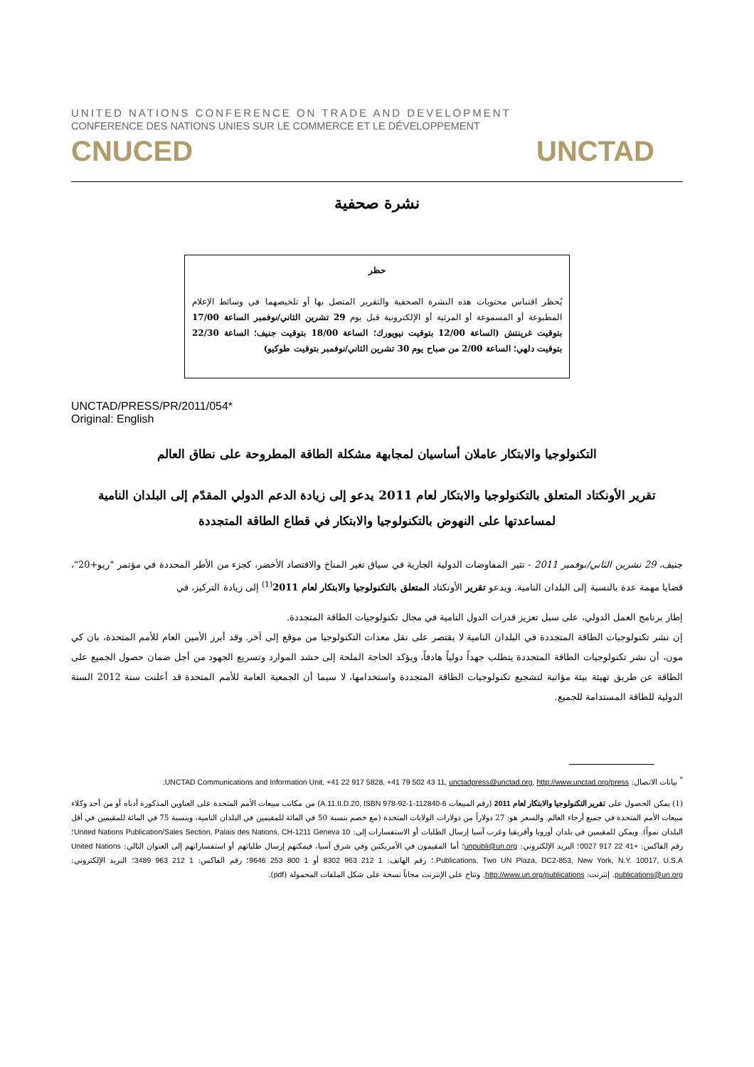UNITED NATIONS CONFERENCE ON TRADE AND DEVELOPMENT
CONFERENCE DES NATIONS UNIES SUR LE COMMERCE ET LE DÉVELOPPEMENT
CNUCED UNCTAD
نشرة صحفية
حظر
يُحظر اقتباس محتويات هذه النشرة الصحفية والتقرير المتصل بها أو تلخيصهما في وسائط الإعلام المطبوعة أو المسموعة أو المرئية أو الإلكترونية قبل يوم 29 تشرين الثاني/نوفمبر الساعة 17/00 بتوقيت غرينتش (الساعة 12/00 بتوقيت نيويورك؛ الساعة 18/00 بتوقيت جنيف؛ الساعة 22/30 بتوقيت دلهي؛ الساعة 2/00 من صباح يوم 30 تشرين الثاني/نوفمبر بتوقيت طوكيو)
UNCTAD/PRESS/PR/2011/054*
Original: English
التكنولوجيا والابتكار عاملان أساسيان لمجابهة مشكلة الطاقة المطروحة على نطاق العالم
تقرير الأونكتاد المتعلق بالتكنولوجيا والابتكار لعام 2011 يدعو إلى زيادة الدعم الدولي المقدّم إلى البلدان النامية لمساعدتها على النهوض بالتكنولوجيا والابتكار في قطاع الطاقة المتجددة
جنيف، 29 تشرين الثاني/نوفمبر 2011 - تثير المفاوضات الدولية الجارية في سياق تغير المناخ والاقتصاد الأخضر، كجزء من الأطر المحددة في مؤتمر "ريو+20"، قضايا مهمة عدة بالنسبة إلى البلدان النامية. ويدعو تقرير الأونكتاد المتعلق بالتكنولوجيا والابتكار لعام 2011<sup>(1)</sup> إلى زيادة التركيز، في
إطار برنامج العمل الدولي، على سبل تعزيز قدرات الدول النامية في مجال تكنولوجيات الطاقة المتجددة.
إن نشر تكنولوجيات الطاقة المتجددة في البلدان النامية لا يقتصر على نقل معدات التكنولوجيا من موقع إلى آخر. وقد أبرز الأمين العام للأمم المتحدة، بان كي مون، أن نشر تكنولوجيات الطاقة المتجددة يتطلب جهداً دولياً هادفاً، ويؤكد الحاجة الملحة إلى حشد الموارد وتسريع الجهود من أجل ضمان حصول الجميع على الطاقة عن طريق تهيئة بيئة مؤاتية لتشجيع تكنولوجيات الطاقة المتجددة واستخدامها، لا سيما أن الجمعية العامة للأمم المتحدة قد أعلنت سنة 2012 السنة الدولية للطاقة المستدامة للجميع.
<sup>*</sup> بيانات الاتصال: UNCTAD Communications and Information Unit, +41 22 917 5828, +41 79 502 43 11, unctadpress@unctad.org, http://www.unctad.org/press.
(1) يمكن الحصول على تقرير التكنولوجيا والابتكار لعام 2011 (رقم المبيعات A.11.II.D.20, ISBN 978-92-1-112840-6) من مكاتب مبيعات الأمم المتحدة على العناوين المذكورة أدناه أو من أحد وكلاء مبيعات الأمم المتحدة في جميع أرجاء العالم. والسعر هو: 27 دولاراً من دولارات الولايات المتحدة (مع خصم بنسبة 50 في المائة للمقيمين في البلدان النامية، وبنسبة 75 في المائة للمقيمين في أقل البلدان نمواً). ويمكن للمقيمين في بلدان أوروبا وأفريقيا وغرب آسيا إرسال الطلبات أو الاستفسارات إلى: United Nations Publication/Sales Section, Palais des Nations, CH-1211 Geneva 10؛ رقم الفاكس: +41 22 917 0027؛ البريد الإلكتروني: unpubli@un.org؛ أما المقيمون في الأمريكتين وفي شرق آسيا، فيمكنهم إرسال طلباتهم أو استفساراتهم إلى العنوان التالي: United Nations Publications, Two UN Plaza, DC2-853, New York, N.Y. 10017, U.S.A.؛ رقم الهاتف: 1 212 963 8302 أو 1 800 253 9646؛ رقم الفاكس: 1 212 963 3489؛ البريد الإلكتروني: publications@un.org. إنترنت: http://www.un.org/publications. وتتاح على الإنترنت مجاناً نسخة على شكل الملفات المحمولة (pdf).